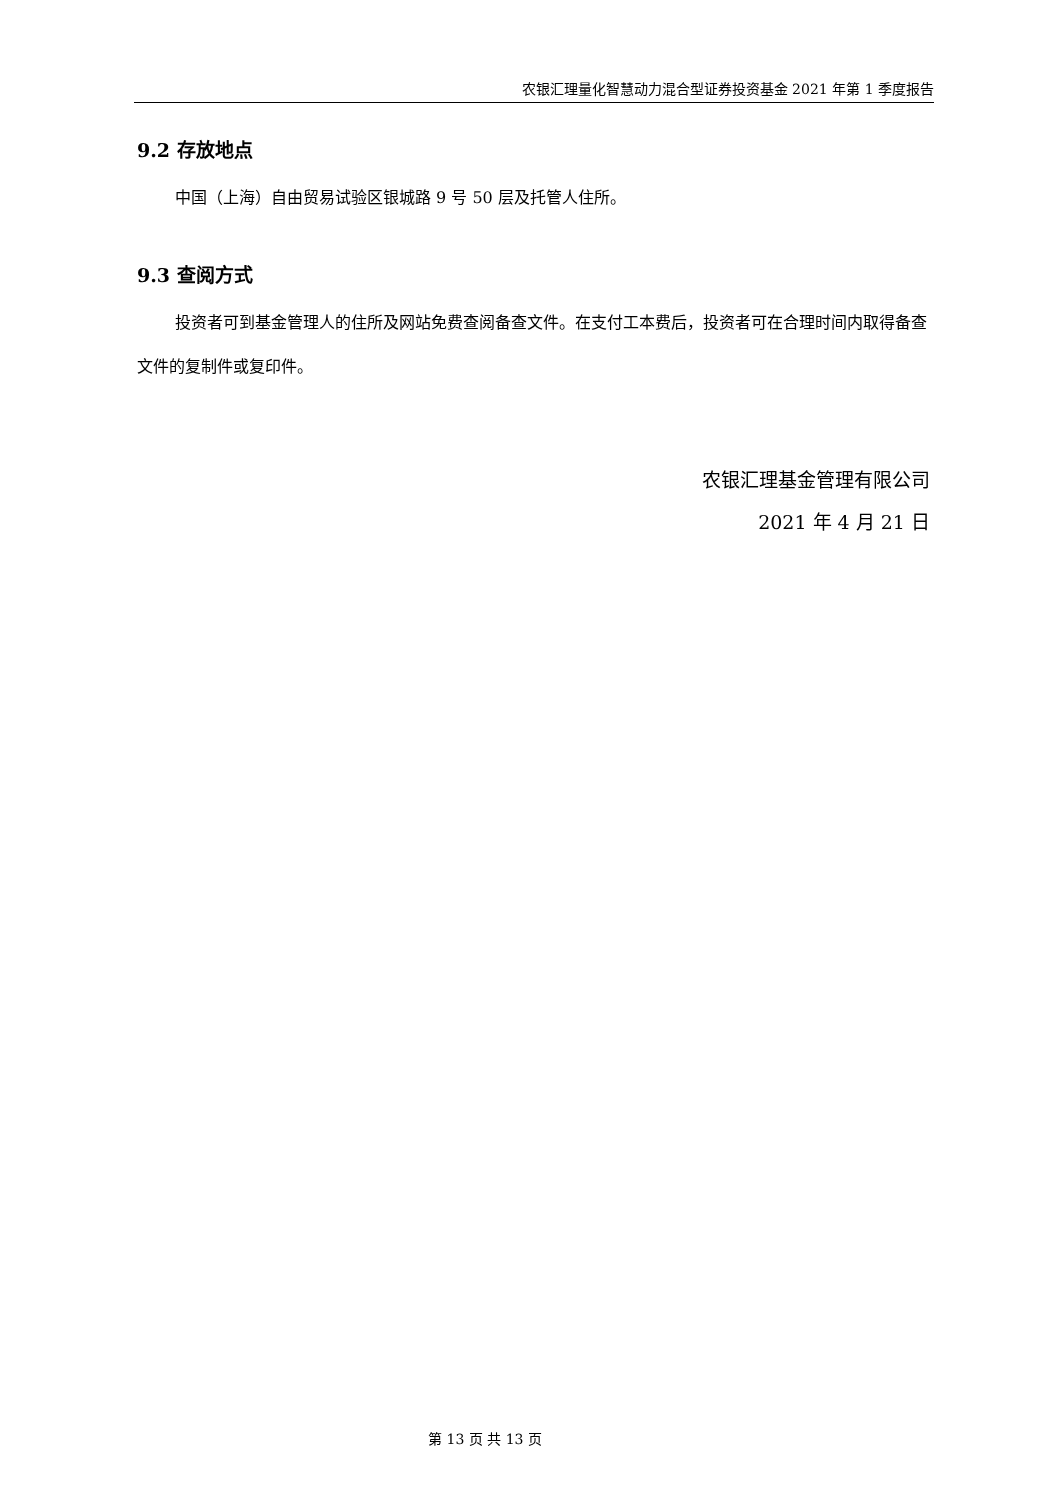农银汇理量化智慧动力混合型证券投资基金 2021 年第 1 季度报告
9.2 存放地点
中国（上海）自由贸易试验区银城路 9 号 50 层及托管人住所。
9.3 查阅方式
投资者可到基金管理人的住所及网站免费查阅备查文件。在支付工本费后，投资者可在合理时间内取得备查文件的复制件或复印件。
农银汇理基金管理有限公司
2021 年 4 月 21 日
第 13 页 共 13 页